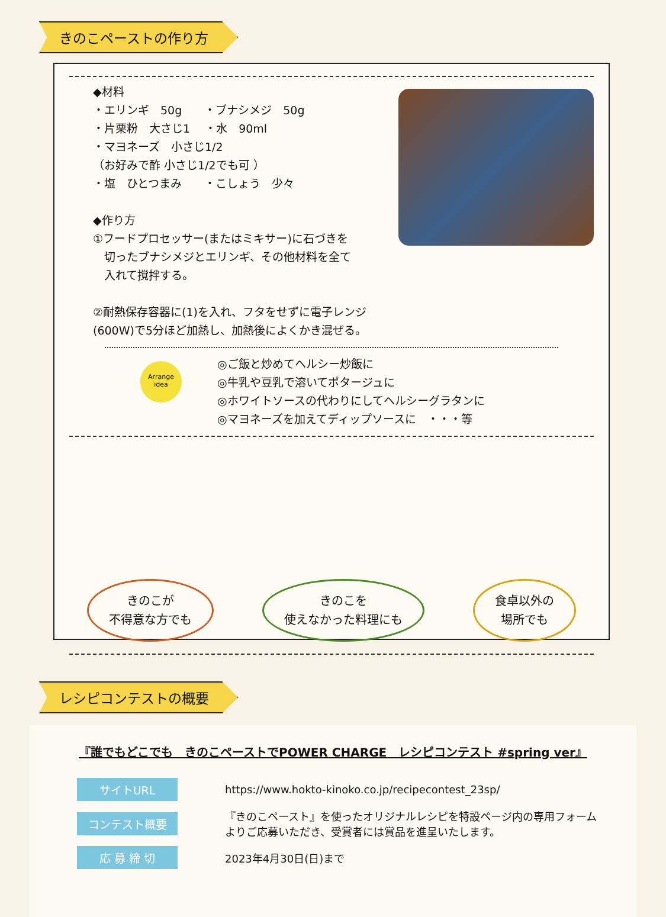きのこペーストの作り方
◆材料
・エリンギ　50g　　・ブナシメジ　50g
・片栗粉　大さじ1　 ・水　90ml
・マヨネーズ　小さじ1/2
（お好みで酢 小さじ1/2でも可 ）
・塩　ひとつまみ　　・こしょう　少々
◆作り方
①フードプロセッサー(またはミキサー)に石づきを
　切ったブナシメジとエリンギ、その他材料を全て
　入れて撹拌する。
②耐熱保存容器に(1)を入れ、フタをせずに電子レンジ
(600W)で5分ほど加熱し、加熱後によくかき混ぜる。
Arrange
idea
◎ご飯と炒めてヘルシー炒飯に
◎牛乳や豆乳で溶いてポタージュに
◎ホワイトソースの代わりにしてヘルシーグラタンに
◎マヨネーズを加えてディップソースに　・・・等
きのこが
不得意な方でも
きのこを
使えなかった料理にも
食卓以外の
場所でも
レシピコンテストの概要
『誰でもどこでも　きのこペーストでPOWER CHARGE　レシピコンテスト #spring ver』
サイトURL
https://www.hokto-kinoko.co.jp/recipecontest_23sp/
コンテスト概要
『きのこペースト』を使ったオリジナルレシピを特設ページ内の専用フォーム
よりご応募いただき、受賞者には賞品を進呈いたします。
応 募 締 切
2023年4月30日(日)まで